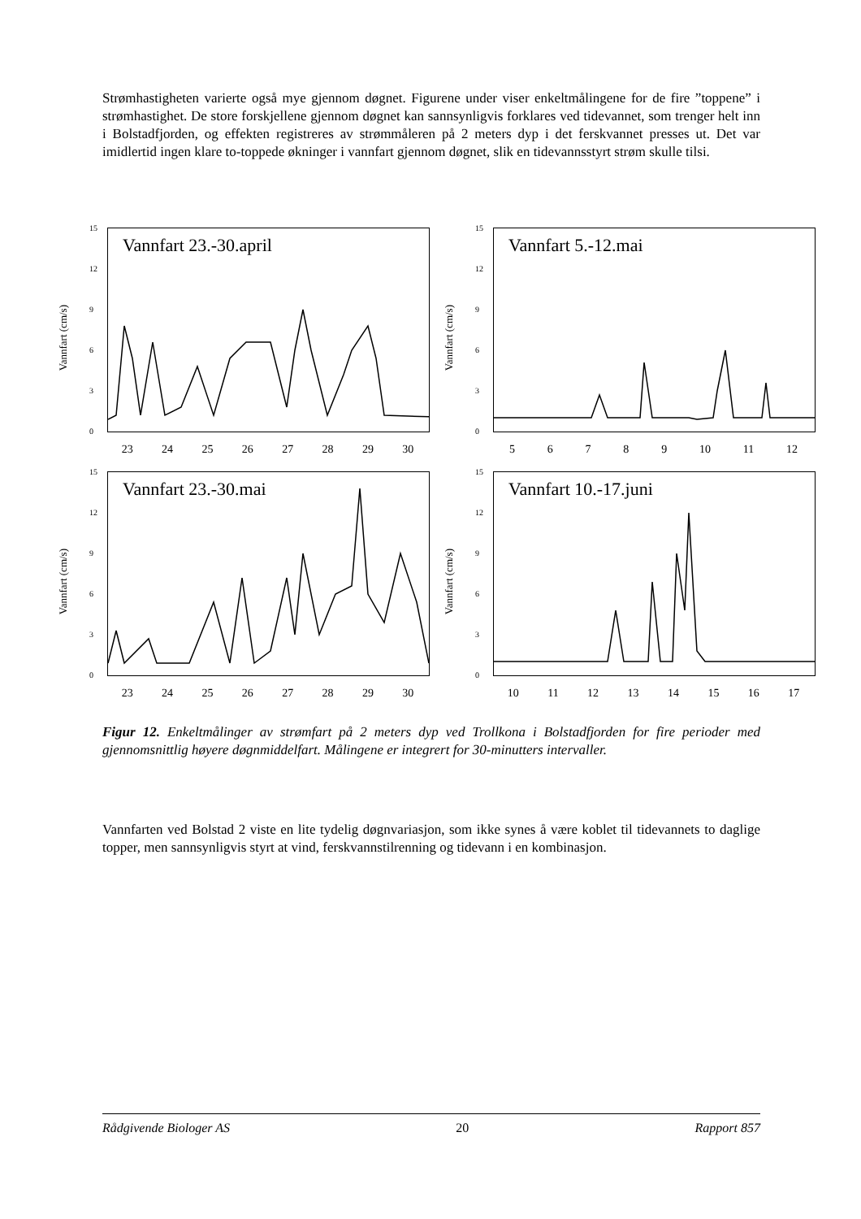Strømhastigheten varierte også mye gjennom døgnet. Figurene under viser enkeltmålingene for de fire ”toppene” i strømhastighet. De store forskjellene gjennom døgnet kan sannsynligvis forklares ved tidevannet, som trenger helt inn i Bolstadfjorden, og effekten registreres av strømmåleren på 2 meters dyp i det ferskvannet presses ut. Det var imidlertid ingen klare to-toppede økninger i vannfart gjennom døgnet, slik en tidevannsstyrt strøm skulle tilsi.
Vannfart (cm/s)
15
12
9
6
3
0
Vannfart 23.-30.april
23 24 25 26 27 28 29 30
Vannfart (cm/s)
15
12
9
6
3
0
Vannfart 5.-12.mai
56789 10 11 12
Vannfart (cm/s)
15
12
9
6
3
0
Vannfart 23.-30.mai
23 24 25 26 27 28 29 30
Vannfart (cm/s)
15
12
9
6
3
0
Vannfart 10.-17.juni
10 11 12 13 14 15 16 17
Figur 12. Enkeltmålinger av strømfart på 2 meters dyp ved Trollkona i Bolstadfjorden for fire perioder med gjennomsnittlig høyere døgnmiddelfart. Målingene er integrert for 30-minutters intervaller.
Vannfarten ved Bolstad 2 viste en lite tydelig døgnvariasjon, som ikke synes å være koblet til tidevannets to daglige topper, men sannsynligvis styrt at vind, ferskvannstilrenning og tidevann i en kombinasjon.
Rådgivende Biologer AS 20 Rapport 857